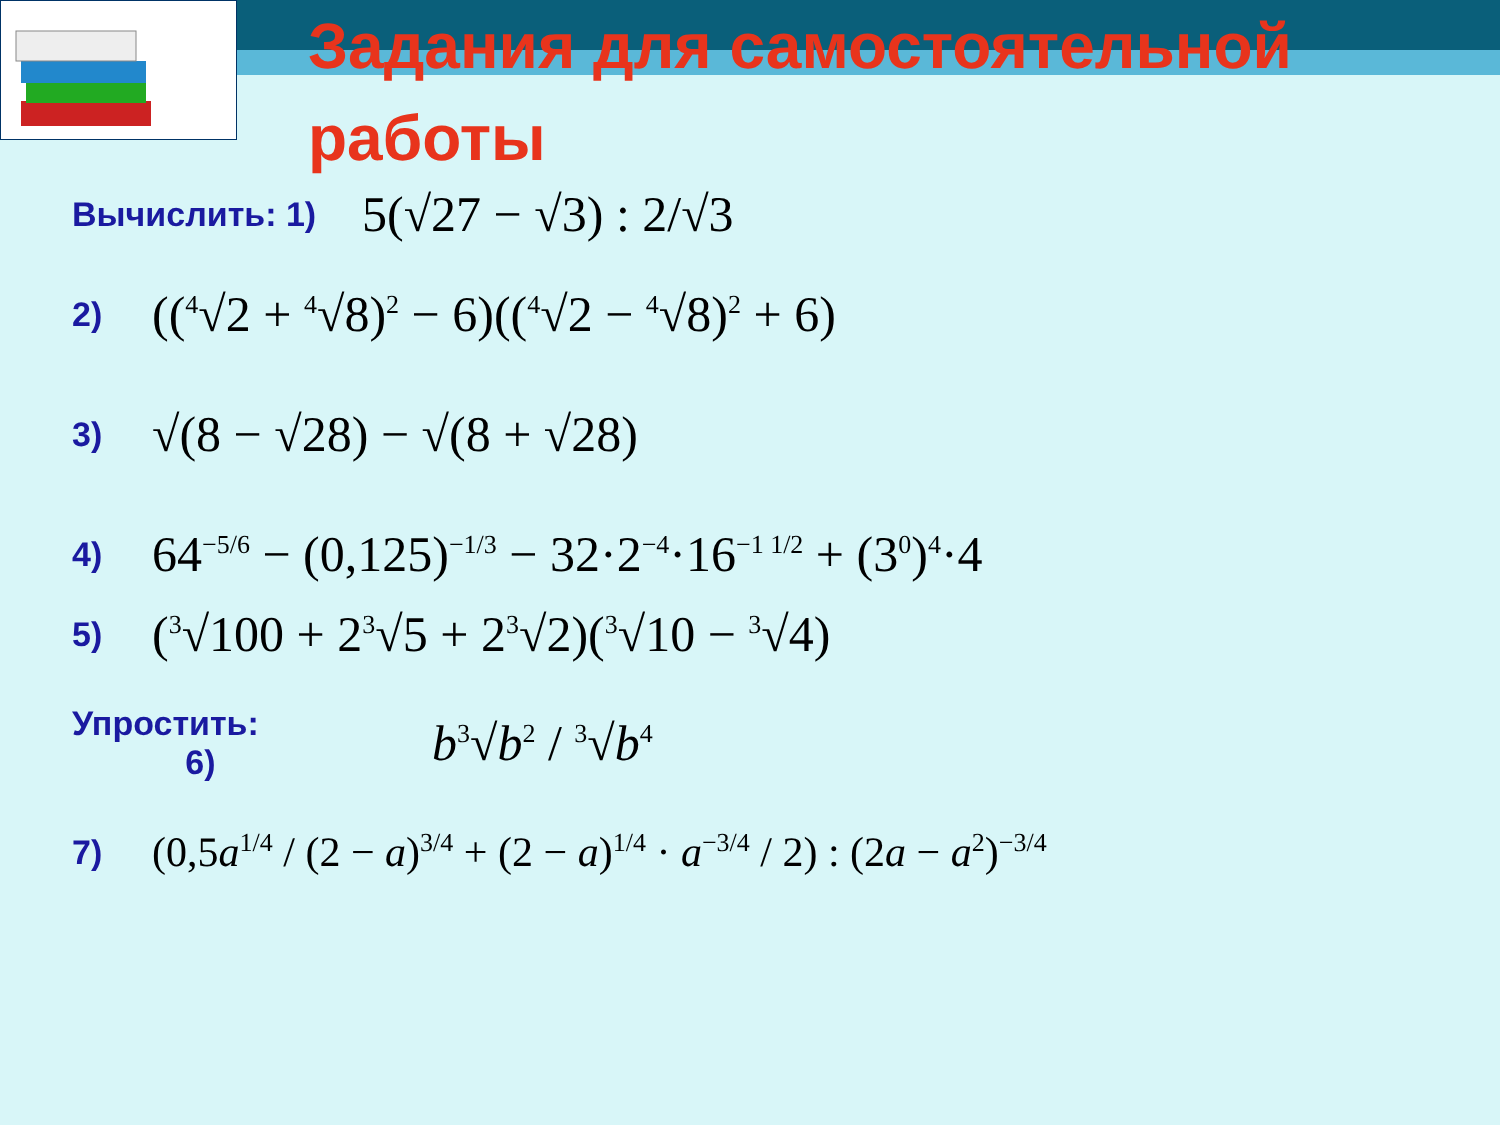Задания для самостоятельной работы
Вычислить: 1) 5(√27 − √3) : 2/√3
2) ((<sup>4</sup>√2 + <sup>4</sup>√8)<sup>2</sup> − 6)((<sup>4</sup>√2 − <sup>4</sup>√8)<sup>2</sup> + 6)
3) √(8 − √28) − √(8 + √28)
4) 64<sup>−5/6</sup> − (0,125)<sup>−1/3</sup> − 32·2<sup>−4</sup>·16<sup>−1 1/2</sup> + (3<sup>0</sup>)<sup>4</sup>·4
5) (<sup>3</sup>√100 + 2<sup>3</sup>√5 + 2<sup>3</sup>√2)(<sup>3</sup>√10 − <sup>3</sup>√4)
Упростить:
6) b<sup>3</sup>√b<sup>2</sup> / <sup>3</sup>√b<sup>4</sup>
7) (0,5a<sup>1/4</sup> / (2 − a)<sup>3/4</sup> + (2 − a)<sup>1/4</sup> · a<sup>−3/4</sup> / 2) : (2a − a<sup>2</sup>)<sup>−3/4</sup>